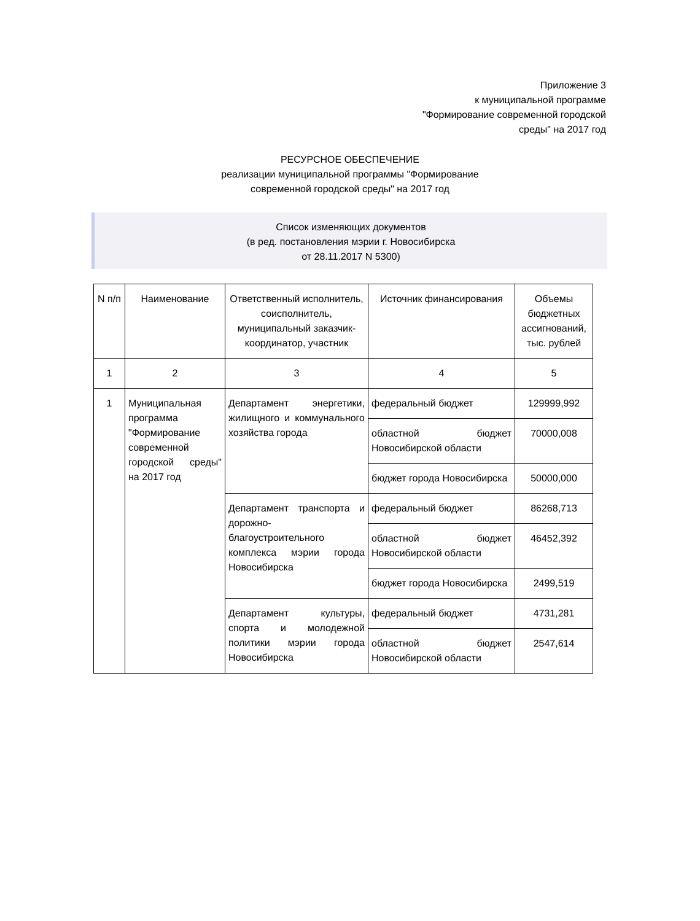Приложение 3
к муниципальной программе
"Формирование современной городской
среды" на 2017 год
РЕСУРСНОЕ ОБЕСПЕЧЕНИЕ
реализации муниципальной программы "Формирование
современной городской среды" на 2017 год
Список изменяющих документов
(в ред. постановления мэрии г. Новосибирска
от 28.11.2017 N 5300)
| N п/п | Наименование | Ответственный исполнитель, соисполнитель, муниципальный заказчик-координатор, участник | Источник финансирования | Объемы бюджетных ассигнований, тыс. рублей |
| --- | --- | --- | --- | --- |
| 1 | 2 | 3 | 4 | 5 |
| 1 | Муниципальная программа "Формирование современной городской среды" на 2017 год | Департамент энергетики, жилищного и коммунального хозяйства города | федеральный бюджет | 129999,992 |
| | | | областной бюджет Новосибирской области | 70000,008 |
| | | | бюджет города Новосибирска | 50000,000 |
| | | Департамент транспорта и дорожно-благоустроительного комплекса мэрии города Новосибирска | федеральный бюджет | 86268,713 |
| | | | областной бюджет Новосибирской области | 46452,392 |
| | | | бюджет города Новосибирска | 2499,519 |
| | | Департамент культуры, спорта и молодежной политики мэрии города Новосибирска | федеральный бюджет | 4731,281 |
| | | | областной бюджет Новосибирской области | 2547,614 |